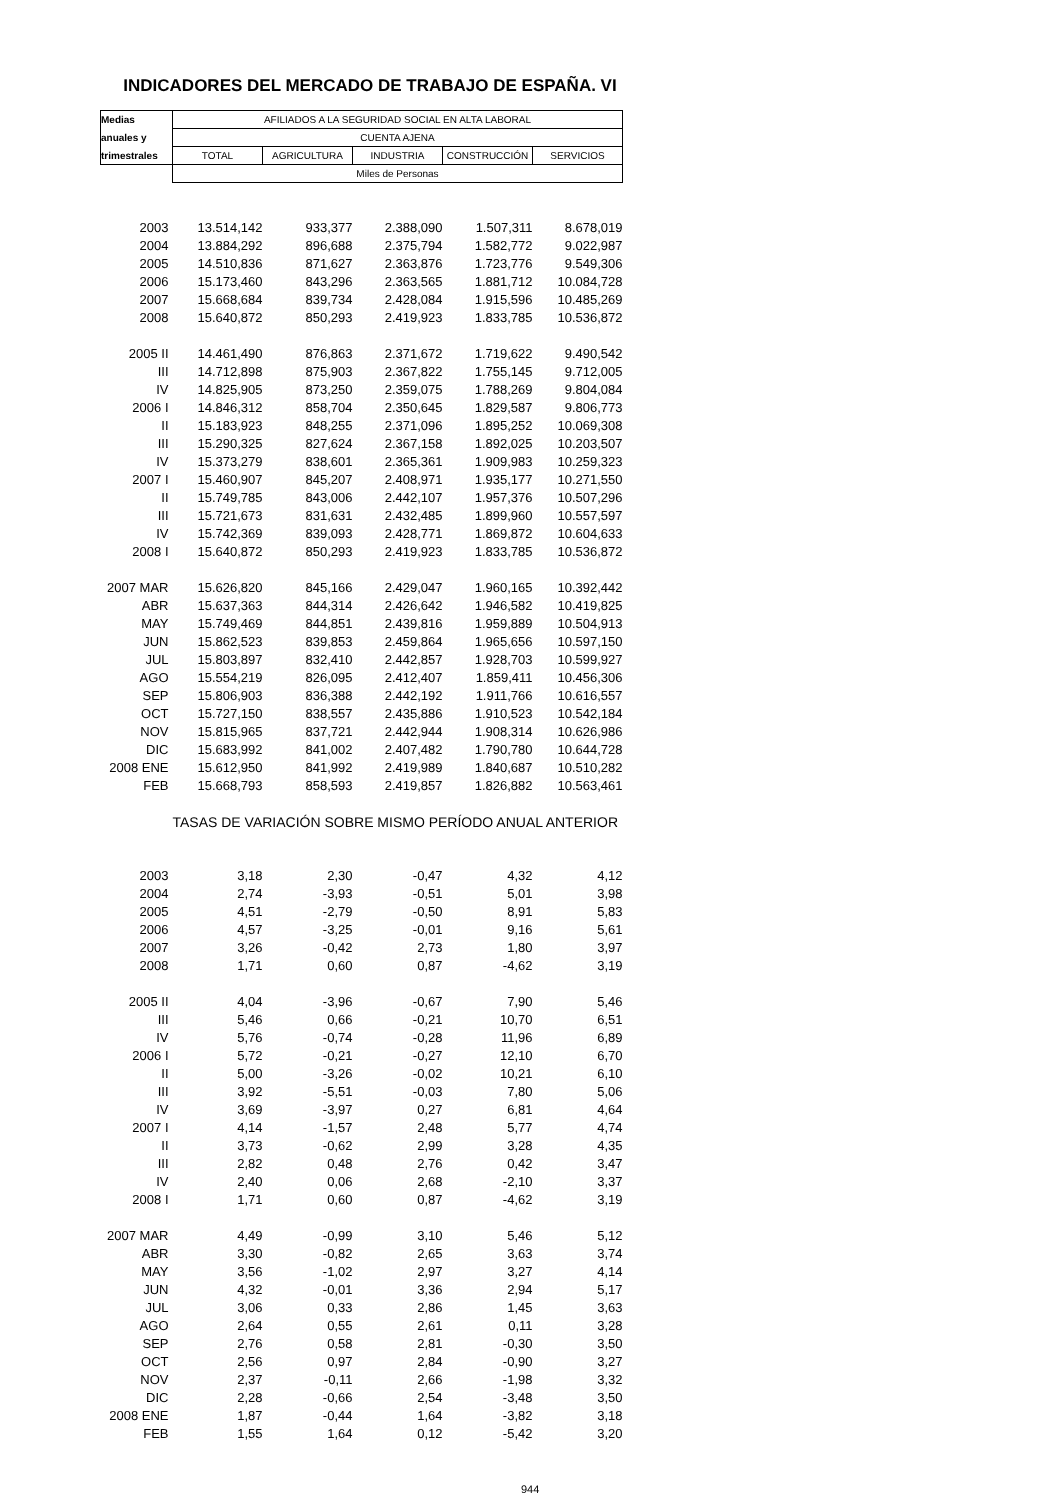INDICADORES DEL MERCADO DE TRABAJO DE ESPAÑA. VI
| Medias | AFILIADOS A LA SEGURIDAD SOCIAL EN ALTA LABORAL | | | | |
| --- | --- | --- | --- | --- | --- |
| anuales y | CUENTA AJENA | | | | |
| trimestrales | TOTAL | AGRICULTURA | INDUSTRIA | CONSTRUCCIÓN | SERVICIOS |
| | Miles de Personas | | | | |
| 2003 | 13.514,142 | 933,377 | 2.388,090 | 1.507,311 | 8.678,019 |
| 2004 | 13.884,292 | 896,688 | 2.375,794 | 1.582,772 | 9.022,987 |
| 2005 | 14.510,836 | 871,627 | 2.363,876 | 1.723,776 | 9.549,306 |
| 2006 | 15.173,460 | 843,296 | 2.363,565 | 1.881,712 | 10.084,728 |
| 2007 | 15.668,684 | 839,734 | 2.428,084 | 1.915,596 | 10.485,269 |
| 2008 | 15.640,872 | 850,293 | 2.419,923 | 1.833,785 | 10.536,872 |
| 2005 II | 14.461,490 | 876,863 | 2.371,672 | 1.719,622 | 9.490,542 |
| III | 14.712,898 | 875,903 | 2.367,822 | 1.755,145 | 9.712,005 |
| IV | 14.825,905 | 873,250 | 2.359,075 | 1.788,269 | 9.804,084 |
| 2006 I | 14.846,312 | 858,704 | 2.350,645 | 1.829,587 | 9.806,773 |
| II | 15.183,923 | 848,255 | 2.371,096 | 1.895,252 | 10.069,308 |
| III | 15.290,325 | 827,624 | 2.367,158 | 1.892,025 | 10.203,507 |
| IV | 15.373,279 | 838,601 | 2.365,361 | 1.909,983 | 10.259,323 |
| 2007 I | 15.460,907 | 845,207 | 2.408,971 | 1.935,177 | 10.271,550 |
| II | 15.749,785 | 843,006 | 2.442,107 | 1.957,376 | 10.507,296 |
| III | 15.721,673 | 831,631 | 2.432,485 | 1.899,960 | 10.557,597 |
| IV | 15.742,369 | 839,093 | 2.428,771 | 1.869,872 | 10.604,633 |
| 2008 I | 15.640,872 | 850,293 | 2.419,923 | 1.833,785 | 10.536,872 |
| 2007 MAR | 15.626,820 | 845,166 | 2.429,047 | 1.960,165 | 10.392,442 |
| ABR | 15.637,363 | 844,314 | 2.426,642 | 1.946,582 | 10.419,825 |
| MAY | 15.749,469 | 844,851 | 2.439,816 | 1.959,889 | 10.504,913 |
| JUN | 15.862,523 | 839,853 | 2.459,864 | 1.965,656 | 10.597,150 |
| JUL | 15.803,897 | 832,410 | 2.442,857 | 1.928,703 | 10.599,927 |
| AGO | 15.554,219 | 826,095 | 2.412,407 | 1.859,411 | 10.456,306 |
| SEP | 15.806,903 | 836,388 | 2.442,192 | 1.911,766 | 10.616,557 |
| OCT | 15.727,150 | 838,557 | 2.435,886 | 1.910,523 | 10.542,184 |
| NOV | 15.815,965 | 837,721 | 2.442,944 | 1.908,314 | 10.626,986 |
| DIC | 15.683,992 | 841,002 | 2.407,482 | 1.790,780 | 10.644,728 |
| 2008 ENE | 15.612,950 | 841,992 | 2.419,989 | 1.840,687 | 10.510,282 |
| FEB | 15.668,793 | 858,593 | 2.419,857 | 1.826,882 | 10.563,461 |
| | TASAS DE VARIACIÓN SOBRE MISMO PERÍODO ANUAL ANTERIOR | | | | |
| 2003 | 3,18 | 2,30 | -0,47 | 4,32 | 4,12 |
| 2004 | 2,74 | -3,93 | -0,51 | 5,01 | 3,98 |
| 2005 | 4,51 | -2,79 | -0,50 | 8,91 | 5,83 |
| 2006 | 4,57 | -3,25 | -0,01 | 9,16 | 5,61 |
| 2007 | 3,26 | -0,42 | 2,73 | 1,80 | 3,97 |
| 2008 | 1,71 | 0,60 | 0,87 | -4,62 | 3,19 |
| 2005 II | 4,04 | -3,96 | -0,67 | 7,90 | 5,46 |
| III | 5,46 | 0,66 | -0,21 | 10,70 | 6,51 |
| IV | 5,76 | -0,74 | -0,28 | 11,96 | 6,89 |
| 2006 I | 5,72 | -0,21 | -0,27 | 12,10 | 6,70 |
| II | 5,00 | -3,26 | -0,02 | 10,21 | 6,10 |
| III | 3,92 | -5,51 | -0,03 | 7,80 | 5,06 |
| IV | 3,69 | -3,97 | 0,27 | 6,81 | 4,64 |
| 2007 I | 4,14 | -1,57 | 2,48 | 5,77 | 4,74 |
| II | 3,73 | -0,62 | 2,99 | 3,28 | 4,35 |
| III | 2,82 | 0,48 | 2,76 | 0,42 | 3,47 |
| IV | 2,40 | 0,06 | 2,68 | -2,10 | 3,37 |
| 2008 I | 1,71 | 0,60 | 0,87 | -4,62 | 3,19 |
| 2007 MAR | 4,49 | -0,99 | 3,10 | 5,46 | 5,12 |
| ABR | 3,30 | -0,82 | 2,65 | 3,63 | 3,74 |
| MAY | 3,56 | -1,02 | 2,97 | 3,27 | 4,14 |
| JUN | 4,32 | -0,01 | 3,36 | 2,94 | 5,17 |
| JUL | 3,06 | 0,33 | 2,86 | 1,45 | 3,63 |
| AGO | 2,64 | 0,55 | 2,61 | 0,11 | 3,28 |
| SEP | 2,76 | 0,58 | 2,81 | -0,30 | 3,50 |
| OCT | 2,56 | 0,97 | 2,84 | -0,90 | 3,27 |
| NOV | 2,37 | -0,11 | 2,66 | -1,98 | 3,32 |
| DIC | 2,28 | -0,66 | 2,54 | -3,48 | 3,50 |
| 2008 ENE | 1,87 | -0,44 | 1,64 | -3,82 | 3,18 |
| FEB | 1,55 | 1,64 | 0,12 | -5,42 | 3,20 |
944